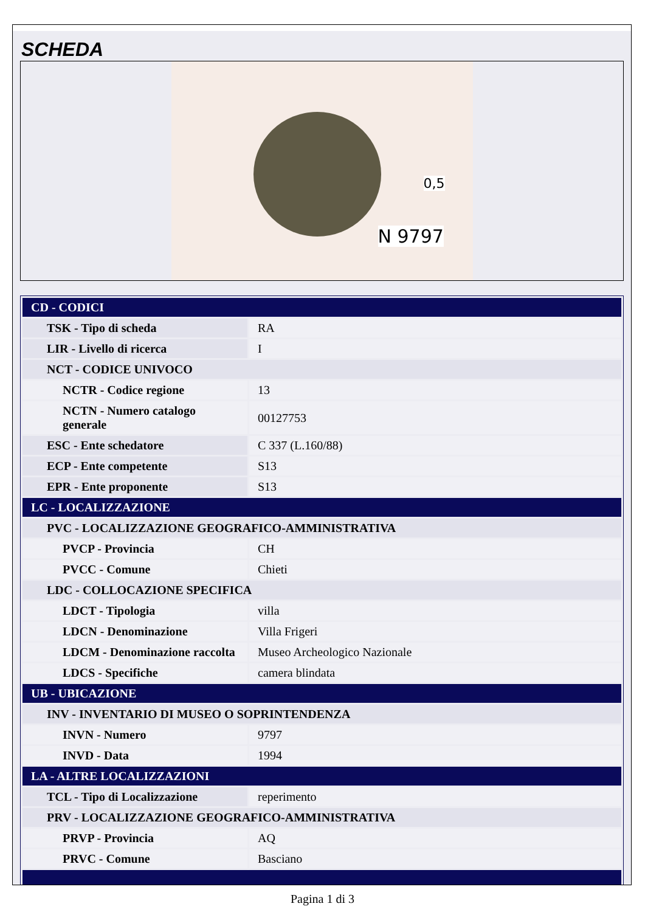SCHEDA
0,5
N 9797
| CD - CODICI | |
| TSK - Tipo di scheda | RA |
| LIR - Livello di ricerca | I |
| NCT - CODICE UNIVOCO | |
| NCTR - Codice regione | 13 |
| NCTN - Numero catalogo generale | 00127753 |
| ESC - Ente schedatore | C 337 (L.160/88) |
| ECP - Ente competente | S13 |
| EPR - Ente proponente | S13 |
| LC - LOCALIZZAZIONE | |
| PVC - LOCALIZZAZIONE GEOGRAFICO-AMMINISTRATIVA | |
| PVCP - Provincia | CH |
| PVCC - Comune | Chieti |
| LDC - COLLOCAZIONE SPECIFICA | |
| LDCT - Tipologia | villa |
| LDCN - Denominazione | Villa Frigeri |
| LDCM - Denominazione raccolta | Museo Archeologico Nazionale |
| LDCS - Specifiche | camera blindata |
| UB - UBICAZIONE | |
| INV - INVENTARIO DI MUSEO O SOPRINTENDENZA | |
| INVN - Numero | 9797 |
| INVD - Data | 1994 |
| LA - ALTRE LOCALIZZAZIONI | |
| TCL - Tipo di Localizzazione | reperimento |
| PRV - LOCALIZZAZIONE GEOGRAFICO-AMMINISTRATIVA | |
| PRVP - Provincia | AQ |
| PRVC - Comune | Basciano |
Pagina 1 di 3